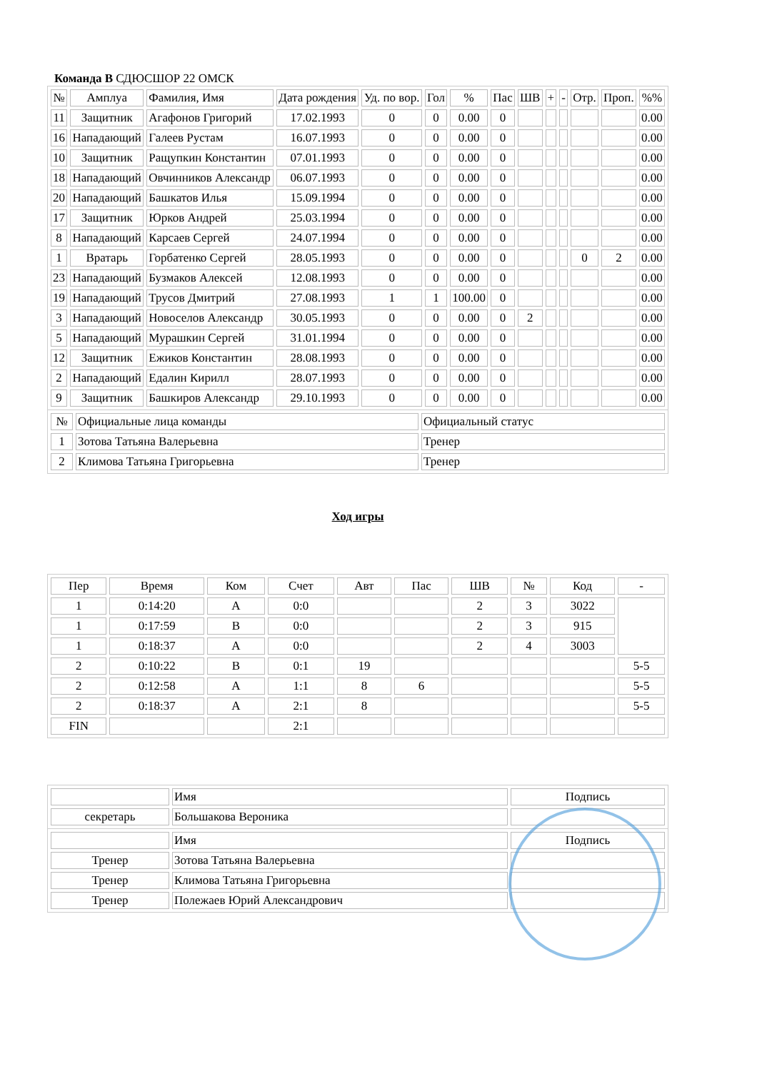Команда В СДЮСШОР 22 ОМСК
| № | Амплуа | Фамилия, Имя | Дата рождения | Уд. по вор. | Гол | % | Пас | ШВ | + | - | Отр. | Проп. | %% |
| --- | --- | --- | --- | --- | --- | --- | --- | --- | --- | --- | --- | --- | --- |
| 11 | Защитник | Агафонов Григорий | 17.02.1993 | 0 | 0 | 0.00 | 0 | | | | | | 0.00 |
| 16 | Нападающий | Галеев Рустам | 16.07.1993 | 0 | 0 | 0.00 | 0 | | | | | | 0.00 |
| 10 | Защитник | Ращупкин Константин | 07.01.1993 | 0 | 0 | 0.00 | 0 | | | | | | 0.00 |
| 18 | Нападающий | Овчинников Александр | 06.07.1993 | 0 | 0 | 0.00 | 0 | | | | | | 0.00 |
| 20 | Нападающий | Башкатов Илья | 15.09.1994 | 0 | 0 | 0.00 | 0 | | | | | | 0.00 |
| 17 | Защитник | Юрков Андрей | 25.03.1994 | 0 | 0 | 0.00 | 0 | | | | | | 0.00 |
| 8 | Нападающий | Карсаев Сергей | 24.07.1994 | 0 | 0 | 0.00 | 0 | | | | | | 0.00 |
| 1 | Вратарь | Горбатенко Сергей | 28.05.1993 | 0 | 0 | 0.00 | 0 | | | | 0 | 2 | 0.00 |
| 23 | Нападающий | Бузмаков Алексей | 12.08.1993 | 0 | 0 | 0.00 | 0 | | | | | | 0.00 |
| 19 | Нападающий | Трусов Дмитрий | 27.08.1993 | 1 | 1 | 100.00 | 0 | | | | | | 0.00 |
| 3 | Нападающий | Новоселов Александр | 30.05.1993 | 0 | 0 | 0.00 | 0 | 2 | | | | | 0.00 |
| 5 | Нападающий | Мурашкин Сергей | 31.01.1994 | 0 | 0 | 0.00 | 0 | | | | | | 0.00 |
| 12 | Защитник | Ежиков Константин | 28.08.1993 | 0 | 0 | 0.00 | 0 | | | | | | 0.00 |
| 2 | Нападающий | Едалин Кирилл | 28.07.1993 | 0 | 0 | 0.00 | 0 | | | | | | 0.00 |
| 9 | Защитник | Башкиров Александр | 29.10.1993 | 0 | 0 | 0.00 | 0 | | | | | | 0.00 |
| № | Официальные лица команды | Официальный статус |
| 1 | Зотова Татьяна Валерьевна | Тренер |
| 2 | Климова Татьяна Григорьевна | Тренер |
Ход игры
| Пер | Время | Ком | Счет | Авт | Пас | ШВ | № | Код | - |
| 1 | 0:14:20 | A | 0:0 | | | 2 | 3 | 3022 | |
| 1 | 0:17:59 | B | 0:0 | | | 2 | 3 | 915 | |
| 1 | 0:18:37 | A | 0:0 | | | 2 | 4 | 3003 | |
| 2 | 0:10:22 | B | 0:1 | 19 | | | | | 5-5 |
| 2 | 0:12:58 | A | 1:1 | 8 | 6 | | | | 5-5 |
| 2 | 0:18:37 | A | 2:1 | 8 | | | | | 5-5 |
| FIN | | | 2:1 | | | | | | |
| | Имя | Подпись |
| секретарь | Большакова Вероника | |
| | Имя | Подпись |
| Тренер | Зотова Татьяна Валерьевна | |
| Тренер | Климова Татьяна Григорьевна | |
| Тренер | Полежаев Юрий Александрович | |